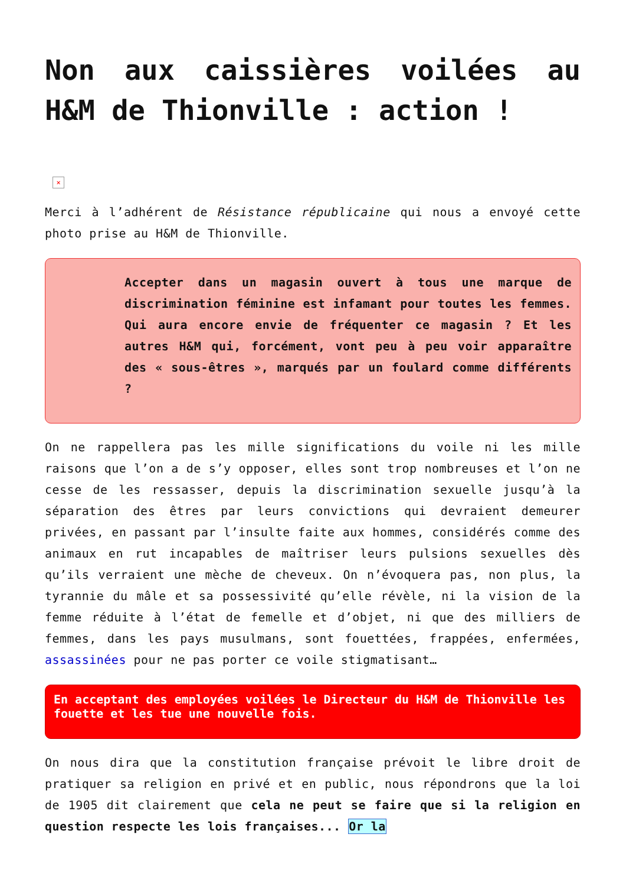Non aux caissières voilées au H&M de Thionville : action !
×
Merci à l’adhérent de Résistance républicaine qui nous a envoyé cette photo prise au H&M de Thionville.
Accepter dans un magasin ouvert à tous une marque de discrimination féminine est infamant pour toutes les femmes. Qui aura encore envie de fréquenter ce magasin ? Et les autres H&M qui, forcément, vont peu à peu voir apparaître des « sous-êtres », marqués par un foulard comme différents ?
On ne rappellera pas les mille significations du voile ni les mille raisons que l’on a de s’y opposer, elles sont trop nombreuses et l’on ne cesse de les ressasser, depuis la discrimination sexuelle jusqu’à la séparation des êtres par leurs convictions qui devraient demeurer privées, en passant par l’insulte faite aux hommes, considérés comme des animaux en rut incapables de maîtriser leurs pulsions sexuelles dès qu’ils verraient une mèche de cheveux. On n’évoquera pas, non plus, la tyrannie du mâle et sa possessivité qu’elle révèle, ni la vision de la femme réduite à l’état de femelle et d’objet, ni que des milliers de femmes, dans les pays musulmans, sont fouettées, frappées, enfermées, assassinées pour ne pas porter ce voile stigmatisant…
En acceptant des employées voilées le Directeur du H&M de Thionville les fouette et les tue une nouvelle fois.
On nous dira que la constitution française prévoit le libre droit de pratiquer sa religion en privé et en public, nous répondrons que la loi de 1905 dit clairement que cela ne peut se faire que si la religion en question respecte les lois françaises... Or la